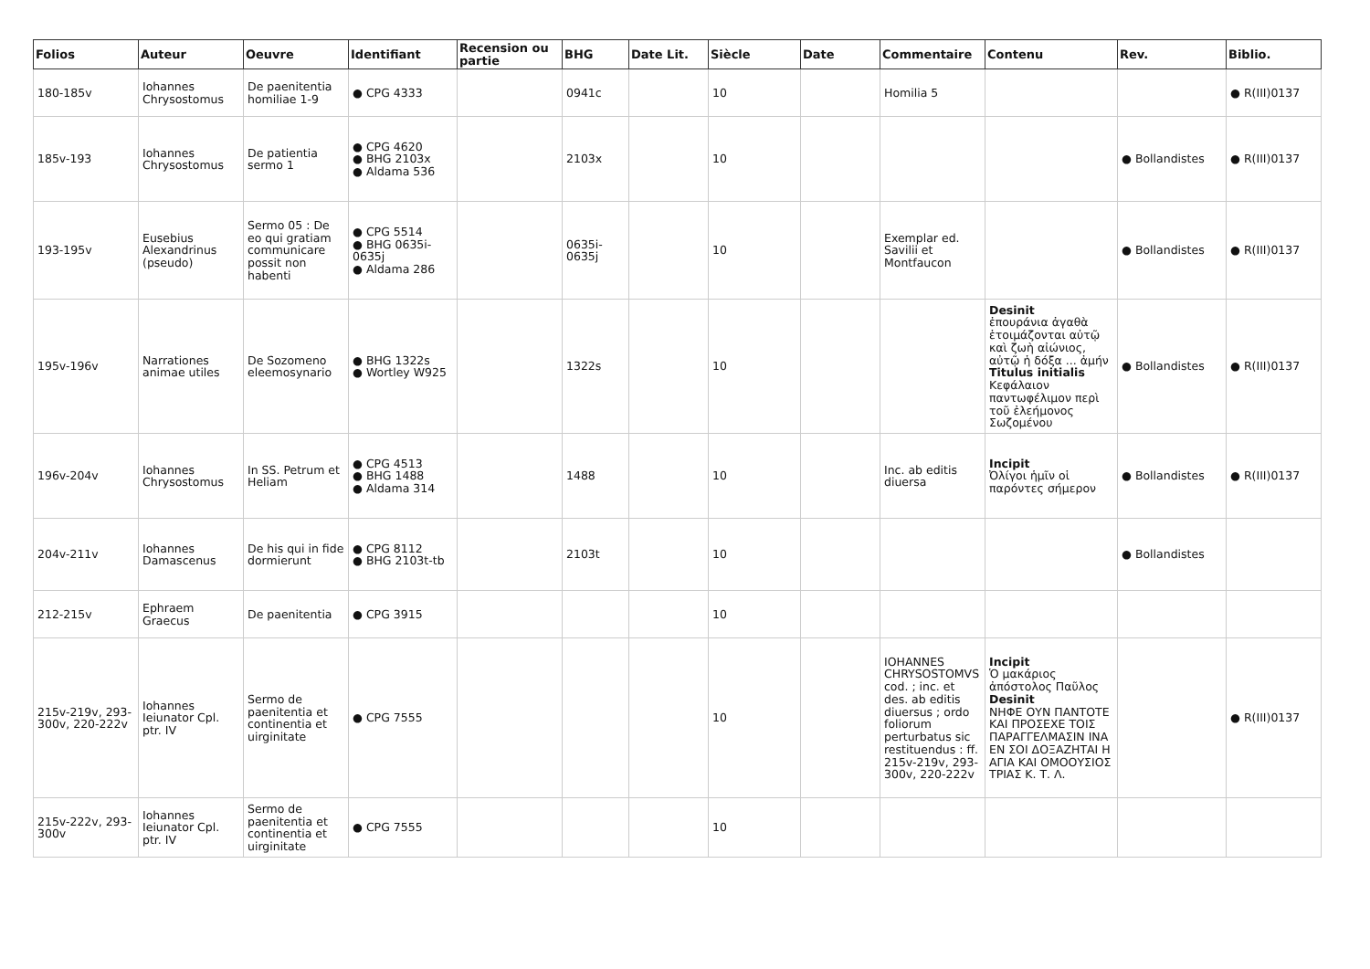| Folios | Auteur | Oeuvre | Identifiant | Recension ou partie | BHG | Date Lit. | Siècle | Date | Commentaire | Contenu | Rev. | Biblio. |
| --- | --- | --- | --- | --- | --- | --- | --- | --- | --- | --- | --- | --- |
| 180-185v | Iohannes Chrysostomus | De paenitentia homiliae 1-9 | ● CPG 4333 | | 0941c | | 10 | | Homilia 5 | | | ● R(III)0137 |
| 185v-193 | Iohannes Chrysostomus | De patientia sermo 1 | ● CPG 4620 ● BHG 2103x ● Aldama 536 | | 2103x | | 10 | | | | ● Bollandistes | ● R(III)0137 |
| 193-195v | Eusebius Alexandrinus (pseudo) | Sermo 05 : De eo qui gratiam communicare possit non habenti | ● CPG 5514 ● BHG 0635i-0635j ● Aldama 286 | | 0635i-0635j | | 10 | | Exemplar ed. Savilii et Montfaucon | | ● Bollandistes | ● R(III)0137 |
| 195v-196v | Narrationes animae utiles | De Sozomeno eleemosynario | ● BHG 1322s ● Wortley W925 | | 1322s | | 10 | | | Desinit ἐπουράνια ἀγαθὰ ἑτοιμάζονται αὐτῷ καὶ ζωὴ αἰώνιος, αὐτῷ ἡ δόξα ... ἀμήν Titulus initialis Κεφάλαιον παντωφέλιμον περὶ τοῦ ἐλεήμονος Σωζομένου | ● Bollandistes | ● R(III)0137 |
| 196v-204v | Iohannes Chrysostomus | In SS. Petrum et Heliam | ● CPG 4513 ● BHG 1488 ● Aldama 314 | | 1488 | | 10 | | Inc. ab editis diuersa | Incipit Ὀλίγοι ἡμῖν οἱ παρόντες σήμερον | ● Bollandistes | ● R(III)0137 |
| 204v-211v | Iohannes Damascenus | De his qui in fide dormierunt | ● CPG 8112 ● BHG 2103t-tb | | 2103t | | 10 | | | | ● Bollandistes | |
| 212-215v | Ephraem Graecus | De paenitentia | ● CPG 3915 | | | | 10 | | | | | |
| 215v-219v, 293-300v, 220-222v | Iohannes Ieiunator Cpl. ptr. IV | Sermo de paenitentia et continentia et uirginitate | ● CPG 7555 | | | | 10 | | IOHANNES CHRYSOSTOMVS cod. ; inc. et des. ab editis diuersus ; ordo foliorum perturbatus sic restituendus : ff. 215v-219v, 293-300v, 220-222v | Incipit Ὁ μακάριος ἀπόστολος Παῦλος Desinit ΝΗΦΕ ΟΥΝ ΠΑΝΤΟΤΕ ΚΑΙ ΠΡΟΣΕΧΕ ΤΟΙΣ ΠΑΡΑΓΓΕΛΜΑΣΙΝ ΙΝΑ ΕΝ ΣΟΙ ΔΟΞΑΖΗΤΑΙ Η ΑΓΙΑ ΚΑΙ ΟΜΟΟΥΣΙΟΣ ΤΡΙΑΣ Κ. Τ. Λ. | | ● R(III)0137 |
| 215v-222v, 293-300v | Iohannes Ieiunator Cpl. ptr. IV | Sermo de paenitentia et continentia et uirginitate | ● CPG 7555 | | | | 10 | | | | | |